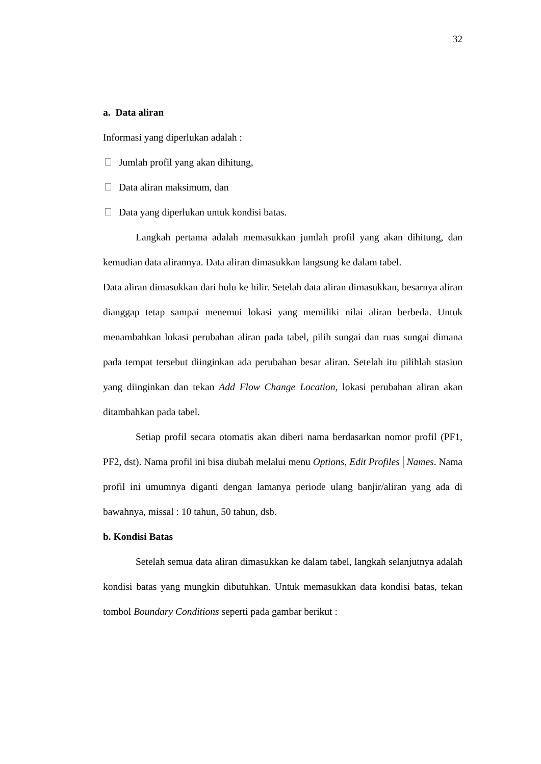32
a. Data aliran
Informasi yang diperlukan adalah :
Jumlah profil yang akan dihitung,
Data aliran maksimum, dan
Data yang diperlukan untuk kondisi batas.
Langkah pertama adalah memasukkan jumlah profil yang akan dihitung, dan kemudian data alirannya. Data aliran dimasukkan langsung ke dalam tabel.
Data aliran dimasukkan dari hulu ke hilir. Setelah data aliran dimasukkan, besarnya aliran dianggap tetap sampai menemui lokasi yang memiliki nilai aliran berbeda. Untuk menambahkan lokasi perubahan aliran pada tabel, pilih sungai dan ruas sungai dimana pada tempat tersebut diinginkan ada perubahan besar aliran. Setelah itu pilihlah stasiun yang diinginkan dan tekan Add Flow Change Location, lokasi perubahan aliran akan ditambahkan pada tabel.
Setiap profil secara otomatis akan diberi nama berdasarkan nomor profil (PF1, PF2, dst). Nama profil ini bisa diubah melalui menu Options, Edit Profiles│Names. Nama profil ini umumnya diganti dengan lamanya periode ulang banjir/aliran yang ada di bawahnya, missal : 10 tahun, 50 tahun, dsb.
b. Kondisi Batas
Setelah semua data aliran dimasukkan ke dalam tabel, langkah selanjutnya adalah kondisi batas yang mungkin dibutuhkan. Untuk memasukkan data kondisi batas, tekan tombol Boundary Conditions seperti pada gambar berikut :